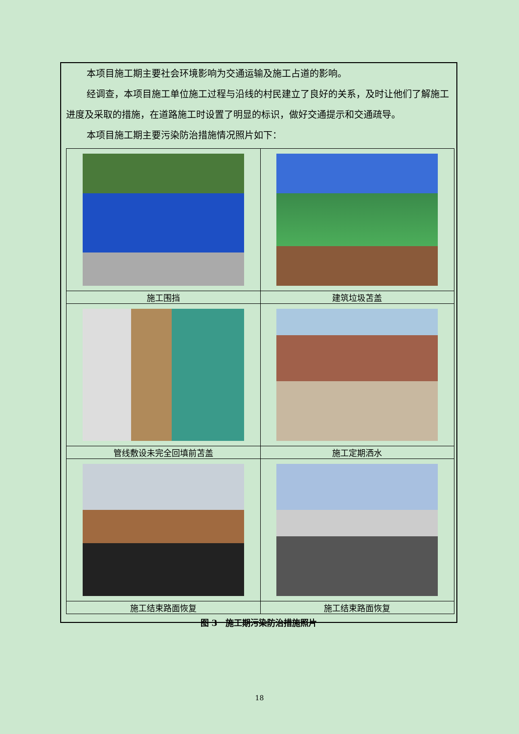本项目施工期主要社会环境影响为交通运输及施工占道的影响。
经调查，本项目施工单位施工过程与沿线的村民建立了良好的关系，及时让他们了解施工进度及采取的措施，在道路施工时设置了明显的标识，做好交通提示和交通疏导。
本项目施工期主要污染防治措施情况照片如下：
| 施工围挡 | 建筑垃圾苫盖 |
| 管线敷设未完全回填前苫盖 | 施工定期洒水 |
| 施工结束路面恢复 | 施工结束路面恢复 |
图 3　施工期污染防治措施照片
18